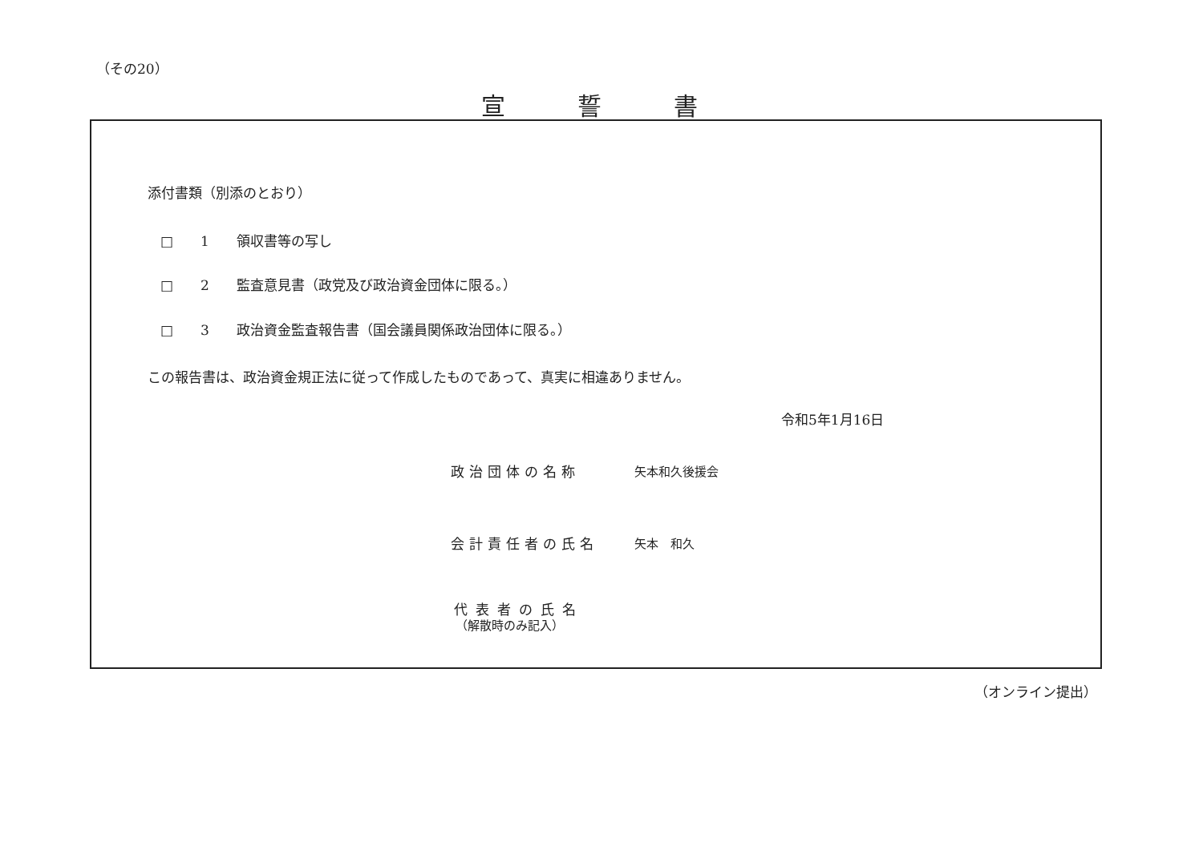（その20）
宣誓書
添付書類（別添のとおり）
□　　1　　領収書等の写し
□　　2　　監査意見書（政党及び政治資金団体に限る。）
□　　3　　政治資金監査報告書（国会議員関係政治団体に限る。）
この報告書は、政治資金規正法に従って作成したものであって、真実に相違ありません。
令和5年1月16日
政治団体の名称 矢本和久後援会
会計責任者の氏名 矢本　和久
代表者の氏名
（解散時のみ記入）
（オンライン提出）